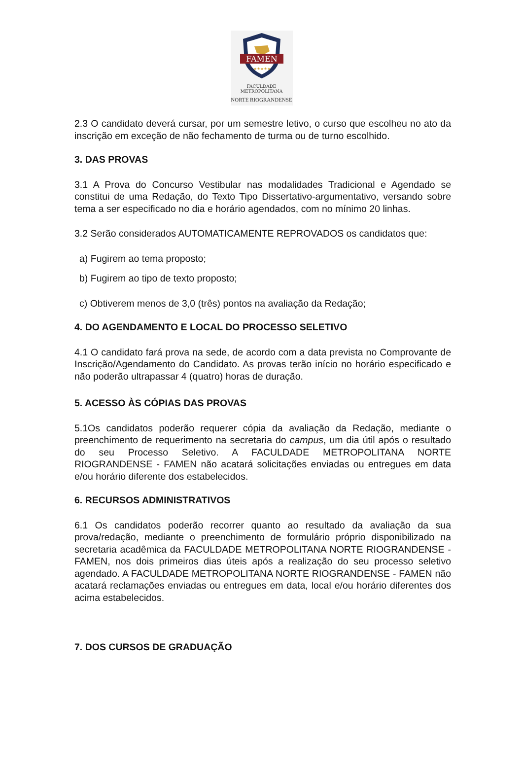FAMEN
★★★★★
FACULDADE METROPOLITANA
NORTE RIOGRANDENSE
2.3 O candidato deverá cursar, por um semestre letivo, o curso que escolheu no ato da inscrição em exceção de não fechamento de turma ou de turno escolhido.
3. DAS PROVAS
3.1 A Prova do Concurso Vestibular nas modalidades Tradicional e Agendado se constitui de uma Redação, do Texto Tipo Dissertativo-argumentativo, versando sobre tema a ser especificado no dia e horário agendados, com no mínimo 20 linhas.
3.2 Serão considerados AUTOMATICAMENTE REPROVADOS os candidatos que:
a) Fugirem ao tema proposto;
b) Fugirem ao tipo de texto proposto;
c) Obtiverem menos de 3,0 (três) pontos na avaliação da Redação;
4. DO AGENDAMENTO E LOCAL DO PROCESSO SELETIVO
4.1 O candidato fará prova na sede, de acordo com a data prevista no Comprovante de Inscrição/Agendamento do Candidato. As provas terão início no horário especificado e não poderão ultrapassar 4 (quatro) horas de duração.
5. ACESSO ÀS CÓPIAS DAS PROVAS
5.1Os candidatos poderão requerer cópia da avaliação da Redação, mediante o preenchimento de requerimento na secretaria do campus, um dia útil após o resultado do seu Processo Seletivo. A FACULDADE METROPOLITANA NORTE RIOGRANDENSE - FAMEN não acatará solicitações enviadas ou entregues em data e/ou horário diferente dos estabelecidos.
6. RECURSOS ADMINISTRATIVOS
6.1 Os candidatos poderão recorrer quanto ao resultado da avaliação da sua prova/redação, mediante o preenchimento de formulário próprio disponibilizado na secretaria acadêmica da FACULDADE METROPOLITANA NORTE RIOGRANDENSE - FAMEN, nos dois primeiros dias úteis após a realização do seu processo seletivo agendado. A FACULDADE METROPOLITANA NORTE RIOGRANDENSE - FAMEN não acatará reclamações enviadas ou entregues em data, local e/ou horário diferentes dos acima estabelecidos.
7. DOS CURSOS DE GRADUAÇÃO